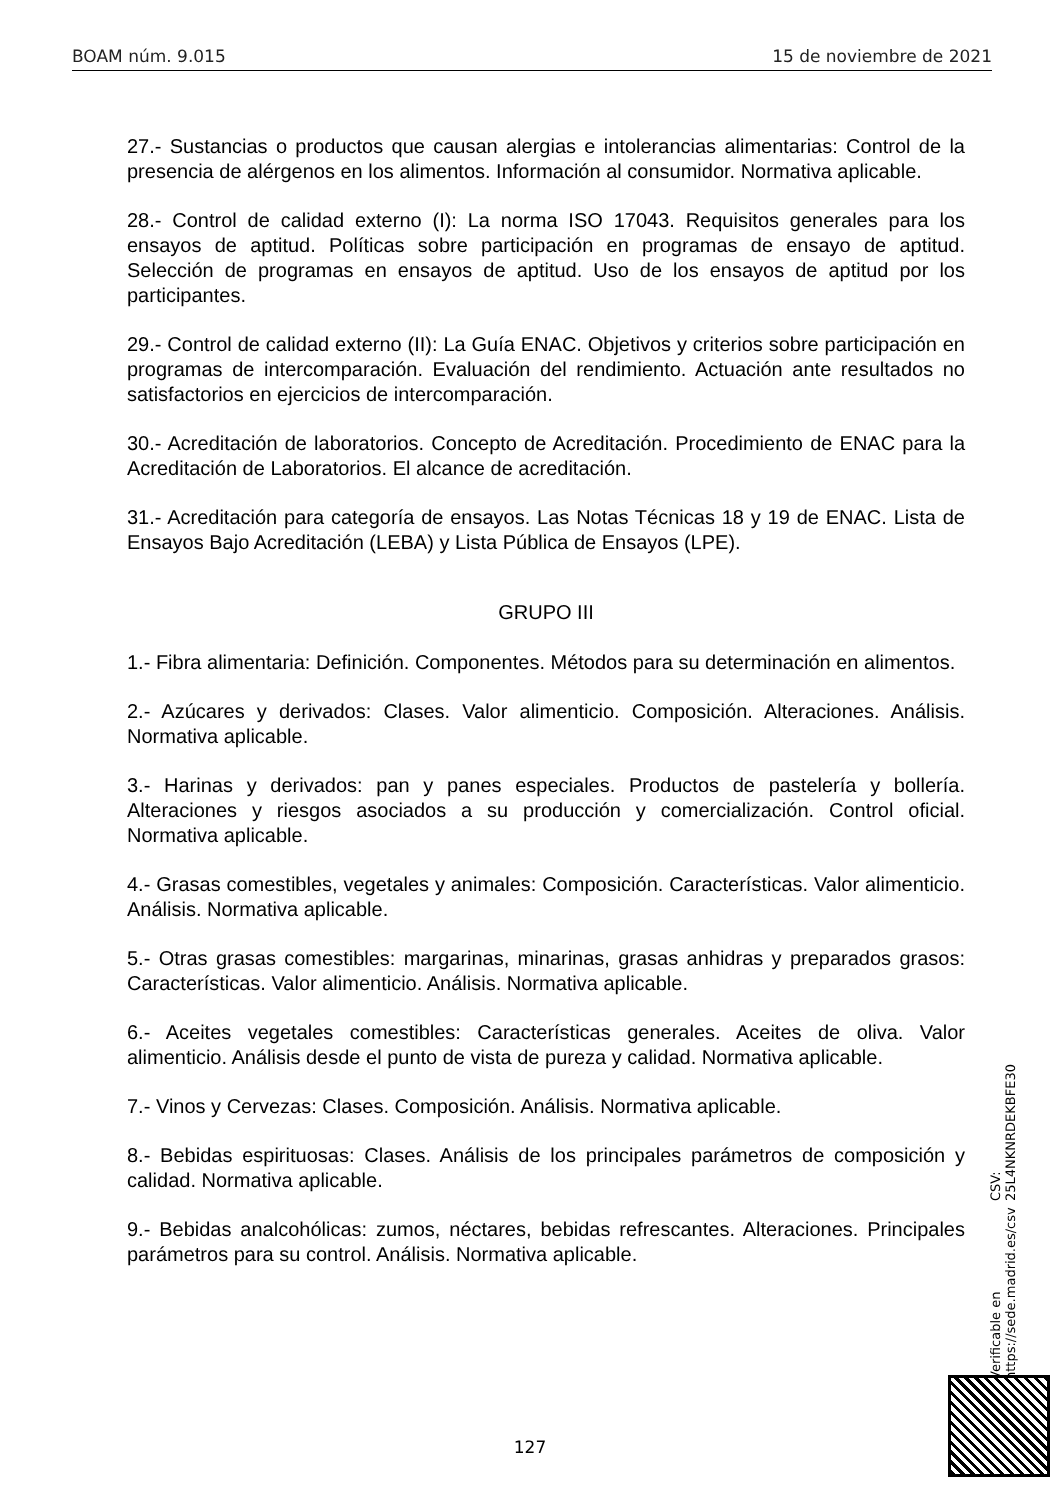BOAM núm. 9.015 15 de noviembre de 2021
27.- Sustancias o productos que causan alergias e intolerancias alimentarias: Control de la presencia de alérgenos en los alimentos. Información al consumidor. Normativa aplicable.
28.- Control de calidad externo (I): La norma ISO 17043. Requisitos generales para los ensayos de aptitud. Políticas sobre participación en programas de ensayo de aptitud. Selección de programas en ensayos de aptitud. Uso de los ensayos de aptitud por los participantes.
29.- Control de calidad externo (II): La Guía ENAC. Objetivos y criterios sobre participación en programas de intercomparación. Evaluación del rendimiento. Actuación ante resultados no satisfactorios en ejercicios de intercomparación.
30.- Acreditación de laboratorios. Concepto de Acreditación. Procedimiento de ENAC para la Acreditación de Laboratorios. El alcance de acreditación.
31.- Acreditación para categoría de ensayos. Las Notas Técnicas 18 y 19 de ENAC. Lista de Ensayos Bajo Acreditación (LEBA) y Lista Pública de Ensayos (LPE).
GRUPO III
1.- Fibra alimentaria: Definición. Componentes. Métodos para su determinación en alimentos.
2.- Azúcares y derivados: Clases. Valor alimenticio. Composición. Alteraciones. Análisis. Normativa aplicable.
3.- Harinas y derivados: pan y panes especiales. Productos de pastelería y bollería. Alteraciones y riesgos asociados a su producción y comercialización. Control oficial. Normativa aplicable.
4.- Grasas comestibles, vegetales y animales: Composición. Características. Valor alimenticio. Análisis. Normativa aplicable.
5.- Otras grasas comestibles: margarinas, minarinas, grasas anhidras y preparados grasos: Características. Valor alimenticio. Análisis. Normativa aplicable.
6.- Aceites vegetales comestibles: Características generales. Aceites de oliva. Valor alimenticio. Análisis desde el punto de vista de pureza y calidad. Normativa aplicable.
7.- Vinos y Cervezas: Clases. Composición. Análisis. Normativa aplicable.
8.- Bebidas espirituosas: Clases. Análisis de los principales parámetros de composición y calidad. Normativa aplicable.
9.- Bebidas analcohólicas: zumos, néctares, bebidas refrescantes. Alteraciones. Principales parámetros para su control. Análisis. Normativa aplicable.
Verificable en https://sede.madrid.es/csv CSV: 25L4NKNRDEKBFE30
127